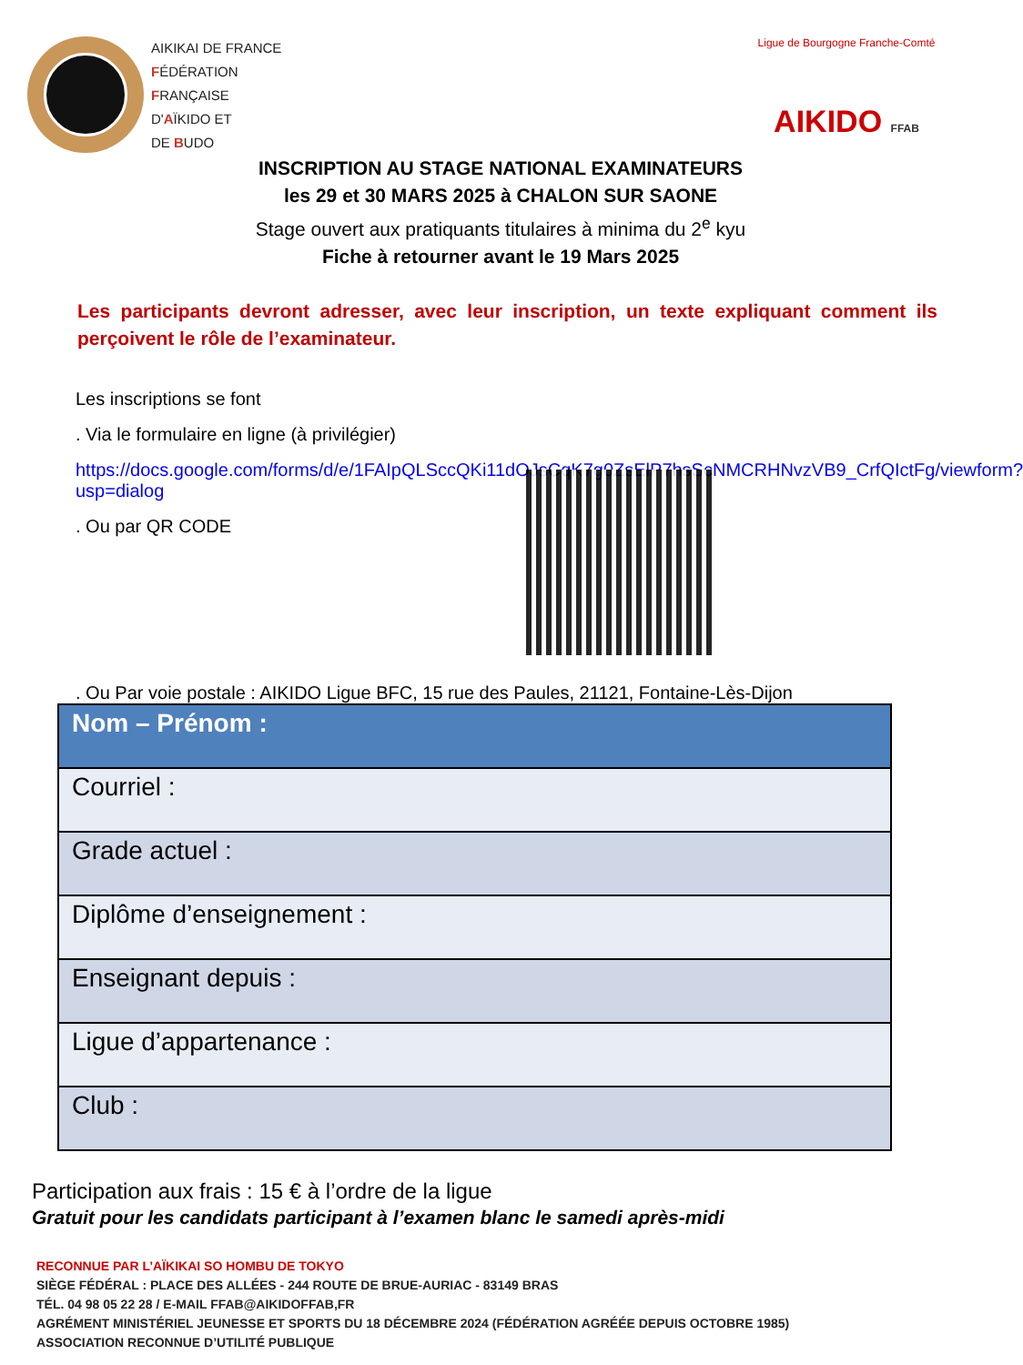AIKIKAI DE FRANCE
FÉDÉRATION
FRANÇAISE
D'AÏKIDO ET
DE BUDO
Ligue de Bourgogne Franche-Comté
AIKIDO FFAB
INSCRIPTION AU STAGE NATIONAL EXAMINATEURS
les 29 et 30 MARS 2025 à CHALON SUR SAONE
Stage ouvert aux pratiquants titulaires à minima du 2<sup>e</sup> kyu
Fiche à retourner avant le 19 Mars 2025
Les participants devront adresser, avec leur inscription, un texte expliquant comment ils perçoivent le rôle de l’examinateur.
Les inscriptions se font
. Via le formulaire en ligne (à privilégier)
https://docs.google.com/forms/d/e/1FAIpQLSccQKi11dOJsCqK7g0ZsElP7hsScNMCRHNvzVB9_CrfQIctFg/viewform?usp=dialog
. Ou par QR CODE
. Ou Par voie postale : AIKIDO Ligue BFC, 15 rue des Paules, 21121, Fontaine-Lès-Dijon
| Nom – Prénom : |
| Courriel : |
| Grade actuel : |
| Diplôme d’enseignement : |
| Enseignant depuis : |
| Ligue d’appartenance : |
| Club : |
Participation aux frais : 15 € à l’ordre de la ligue
Gratuit pour les candidats participant à l’examen blanc le samedi après-midi
RECONNUE PAR L’AÏKIKAI SO HOMBU DE TOKYO
SIÈGE FÉDÉRAL : PLACE DES ALLÉES - 244 ROUTE DE BRUE-AURIAC - 83149 BRAS
TÉL. 04 98 05 22 28 / E-MAIL FFAB@AIKIDOFFAB,FR
AGRÉMENT MINISTÉRIEL JEUNESSE ET SPORTS DU 18 DÉCEMBRE 2024 (FÉDÉRATION AGRÉÉE DEPUIS OCTOBRE 1985)
ASSOCIATION RECONNUE D’UTILITÉ PUBLIQUE